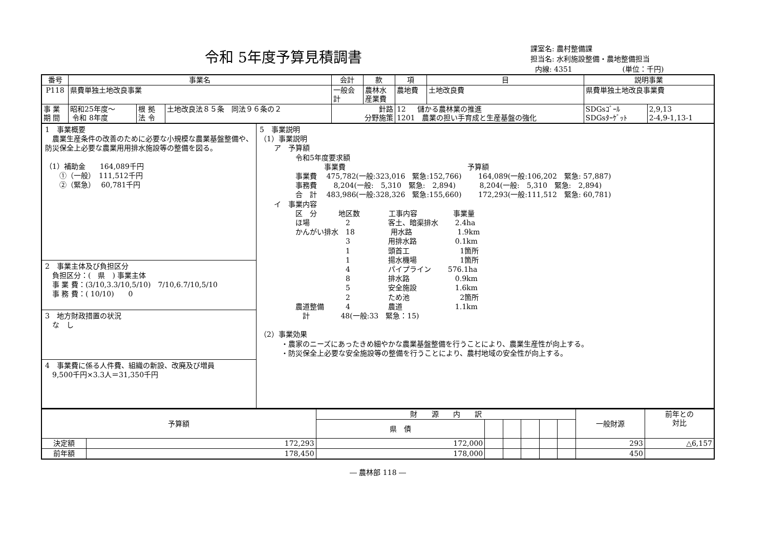令和 5年度予算見積調書
課室名: 農村整備課
担当名: 水利施設整備・農地整備担当
内線: 4351 (単位：千円)
| 番号 | 事業名 | | | 会計 | 款 | 項 | 目 | 説明事業 | |
| --- | --- | --- | --- | --- | --- | --- | --- | --- | --- |
| P118 | 県費単独土地改良事業 | | | 一般会計 | 農林水産業費 | 農地費 | 土地改良費 | 県費単独土地改良事業費 | |
| 事 業 期 間 | 昭和25年度～ 令和 8年度 | 根 拠 法 令 | 土地改良法８５条 同法９６条の２ | 針路 分野施策 | | 12 儲かる農林業の推進 1201 農業の担い手育成と生産基盤の強化 | | SDGsｺﾞｰﾙ SDGsﾀｰｹﾞｯﾄ | 2,9,13 2-4,9-1,13-1 |
1　事業概要
　農業生産条件の改善のために必要な小規模な農業基盤整備や、防災保全上必要な農業用用排水施設等の整備を図る。
（1）補助金　　164,089千円
　　①（一般）　111,512千円
　　②（緊急）　 60,781千円
2　事業主体及び負担区分
　負担区分：(　県　) 事業主体
　事 業 費：(3/10,3.3/10,5/10)　7/10,6.7/10,5/10
　事 務 費：( 10/10)　　0
3　地方財政措置の状況
　な　し
4　事業費に係る人件費、組織の新設、改廃及び増員
　9,500千円×3.3人＝31,350千円
5　事業説明 （1）事業説明 　　ア　予算額 　　　　　令和5年度要求額 　　　　　　　　　事業費　　　　　　　　　　　　　　　　　予算額 　　　　　事業費　 475,782(一般:323,016　緊急:152,766)　　 164,089(一般:106,202　緊急: 57,887) 　　　　　事務費　　 8,204(一般:　5,310　緊急:　2,894)　　　 8,204(一般:　5,310　緊急:　2,894) 　　　　　合　計　 483,986(一般:328,326　緊急:155,660)　　 172,293(一般:111,512　緊急: 60,781) 　　イ　事業内容 　　　　　区　分　　　地区数　　　　工事内容　　　　　事業量 　　　　　ほ場　　　　　2　　　　　 客土、暗渠排水　　 2.4ha 　　　　　かんがい排水　18　　　　　用水路　　　　　　 1.9km 　　　　　　　　　　　　3　　　　　 用排水路　　　　　 0.1km 　　　　　　　　　　　　1　　　　　 頭首工　　　　　　　1箇所 　　　　　　　　　　　　1　　　　　 揚水機場　　　　　　1箇所 　　　　　　　　　　　　4　　　　　 パイプライン　　 576.1ha 　　　　　　　　　　　　8　　　　　 排水路　　　　　　 0.9km 　　　　　　　　　　　　5　　　　　 安全施設　　　　　 1.6km 　　　　　　　　　　　　2　　　　　 ため池　　　　　　　2箇所 　　　　　農道整備　　　4　　　　　 農道　　　　　　　 1.1km 　　　　　　計　　　　 48(一般:33　緊急：15) （2）事業効果 　　　・農家のニーズにあったきめ細やかな農業基盤整備を行うことにより、農業生産性が向上する。 　　　・防災保全上必要な安全施設等の整備を行うことにより、農村地域の安全性が向上する。
| 予算額 | | 財 源 内 訳 | | | | | | 一般財源 | 前年との 対比 |
| --- | --- | --- | --- | --- | --- | --- | --- | --- | --- |
| | | 県 債 | | | | | | | |
| 決定額 | 172,293 | 172,000 | | | | | | 293 | △6,157 |
| 前年額 | 178,450 | 178,000 | | | | | | 450 | |
― 農林部 118 ―